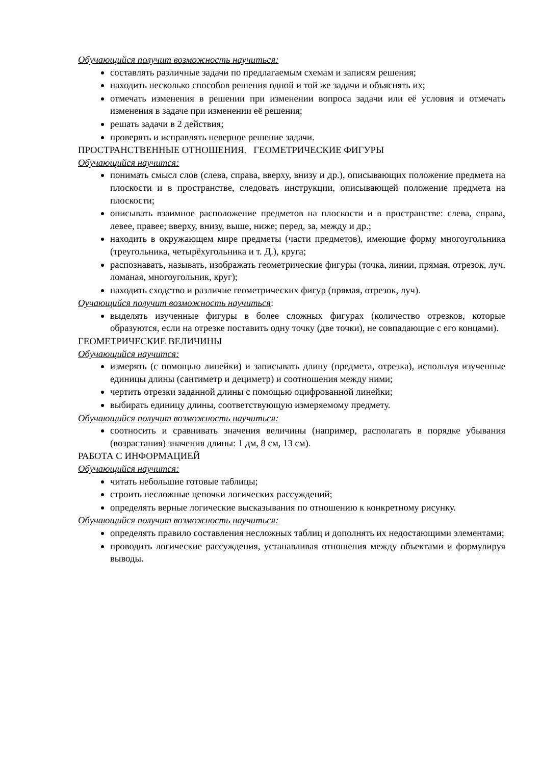Обучающийся получит возможность научиться:
составлять различные задачи по предлагаемым схемам и записям решения;
находить несколько способов решения одной и той же задачи и объяснять их;
отмечать изменения в решении при изменении вопроса задачи или её условия и отмечать изменения в задаче при изменении её решения;
решать задачи в 2 действия;
проверять и исправлять неверное решение задачи.
ПРОСТРАНСТВЕННЫЕ ОТНОШЕНИЯ. ГЕОМЕТРИЧЕСКИЕ ФИГУРЫ
Обучающийся научится:
понимать смысл слов (слева, справа, вверху, внизу и др.), описывающих положение предмета на плоскости и в пространстве, следовать инструкции, описывающей положение предмета на плоскости;
описывать взаимное расположение предметов на плоскости и в пространстве: слева, справа, левее, правее; вверху, внизу, выше, ниже; перед, за, между и др.;
находить в окружающем мире предметы (части предметов), имеющие форму многоугольника (треугольника, четырёхугольника и т. Д.), круга;
распознавать, называть, изображать геометрические фигуры (точка, линии, прямая, отрезок, луч, ломаная, многоугольник, круг);
находить сходство и различие геометрических фигур (прямая, отрезок, луч).
Оучающийся получит возможность научиться:
выделять изученные фигуры в более сложных фигурах (количество отрезков, которые образуются, если на отрезке поставить одну точку (две точки), не совпадающие с его концами).
ГЕОМЕТРИЧЕСКИЕ ВЕЛИЧИНЫ
Обучающийся научится:
измерять (с помощью линейки) и записывать длину (предмета, отрезка), используя изученные единицы длины (сантиметр и дециметр) и соотношения между ними;
чертить отрезки заданной длины с помощью оцифрованной линейки;
выбирать единицу длины, соответствующую измеряемому предмету.
Обучающийся получит возможность научиться:
соотносить и сравнивать значения величины (например, располагать в порядке убывания (возрастания) значения длины: 1 дм, 8 см, 13 см).
РАБОТА С ИНФОРМАЦИЕЙ
Обучающийся научится:
читать небольшие готовые таблицы;
строить несложные цепочки логических рассуждений;
определять верные логические высказывания по отношению к конкретному рисунку.
Обучающийся получит возможность научиться:
определять правило составления несложных таблиц и дополнять их недостающими элементами;
проводить логические рассуждения, устанавливая отношения между объектами и формулируя выводы.